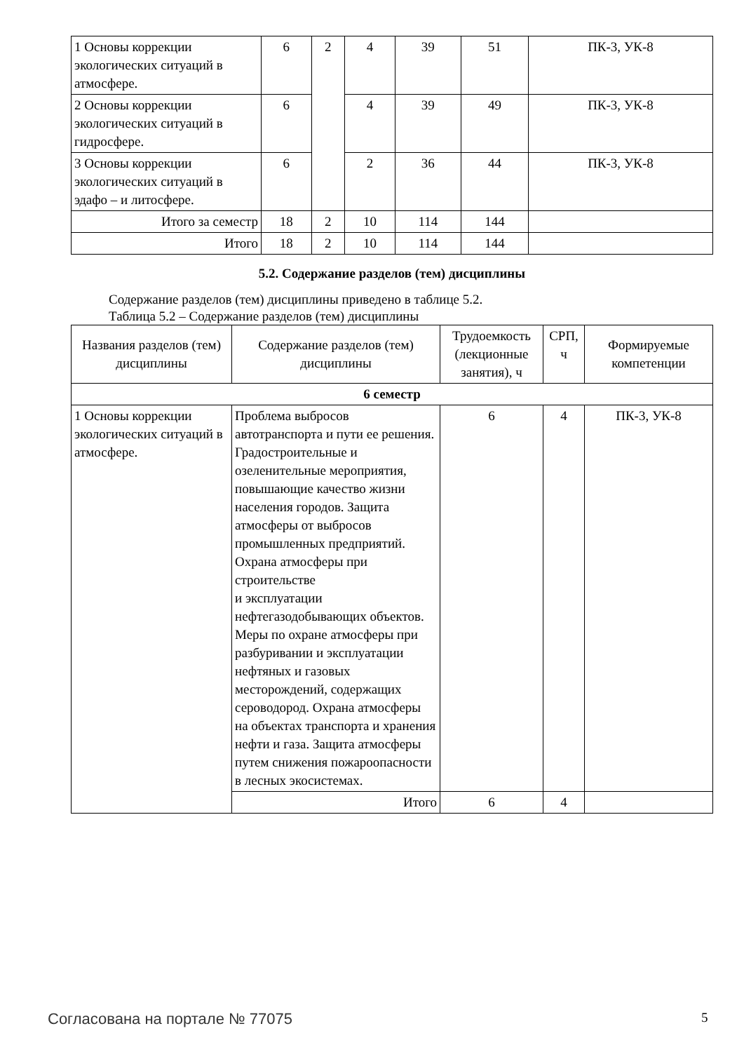| 1 Основы коррекции экологических ситуаций в атмосфере. | 6 | 2 | 4 | 39 | 51 | ПК-3, УК-8 |
| 2 Основы коррекции экологических ситуаций в гидросфере. | 6 | | 4 | 39 | 49 | ПК-3, УК-8 |
| 3 Основы коррекции экологических ситуаций в эдафо – и литосфере. | 6 | | 2 | 36 | 44 | ПК-3, УК-8 |
| Итого за семестр | 18 | 2 | 10 | 114 | 144 | |
| Итого | 18 | 2 | 10 | 114 | 144 | |
5.2. Содержание разделов (тем) дисциплины
Содержание разделов (тем) дисциплины приведено в таблице 5.2.
Таблица 5.2 – Содержание разделов (тем) дисциплины
| Названия разделов (тем) дисциплины | Содержание разделов (тем) дисциплины | Трудоемкость (лекционные занятия), ч | СРП, ч | Формируемые компетенции |
| --- | --- | --- | --- | --- |
| 6 семестр | | | | |
| 1 Основы коррекции экологических ситуаций в атмосфере. | Проблема выбросов автотранспорта и пути ее решения. Градостроительные и озеленительные мероприятия, повышающие качество жизни населения городов. Защита атмосферы от выбросов промышленных предприятий. Охрана атмосферы при строительстве и эксплуатации нефтегазодобывающих объектов. Меры по охране атмосферы при разбуривании и эксплуатации нефтяных и газовых месторождений, содержащих сероводород. Охрана атмосферы на объектах транспорта и хранения нефти и газа. Защита атмосферы путем снижения пожароопасности в лесных экосистемах. | 6 | 4 | ПК-3, УК-8 |
| | Итого | 6 | 4 | |
Согласована на портале № 77075 5